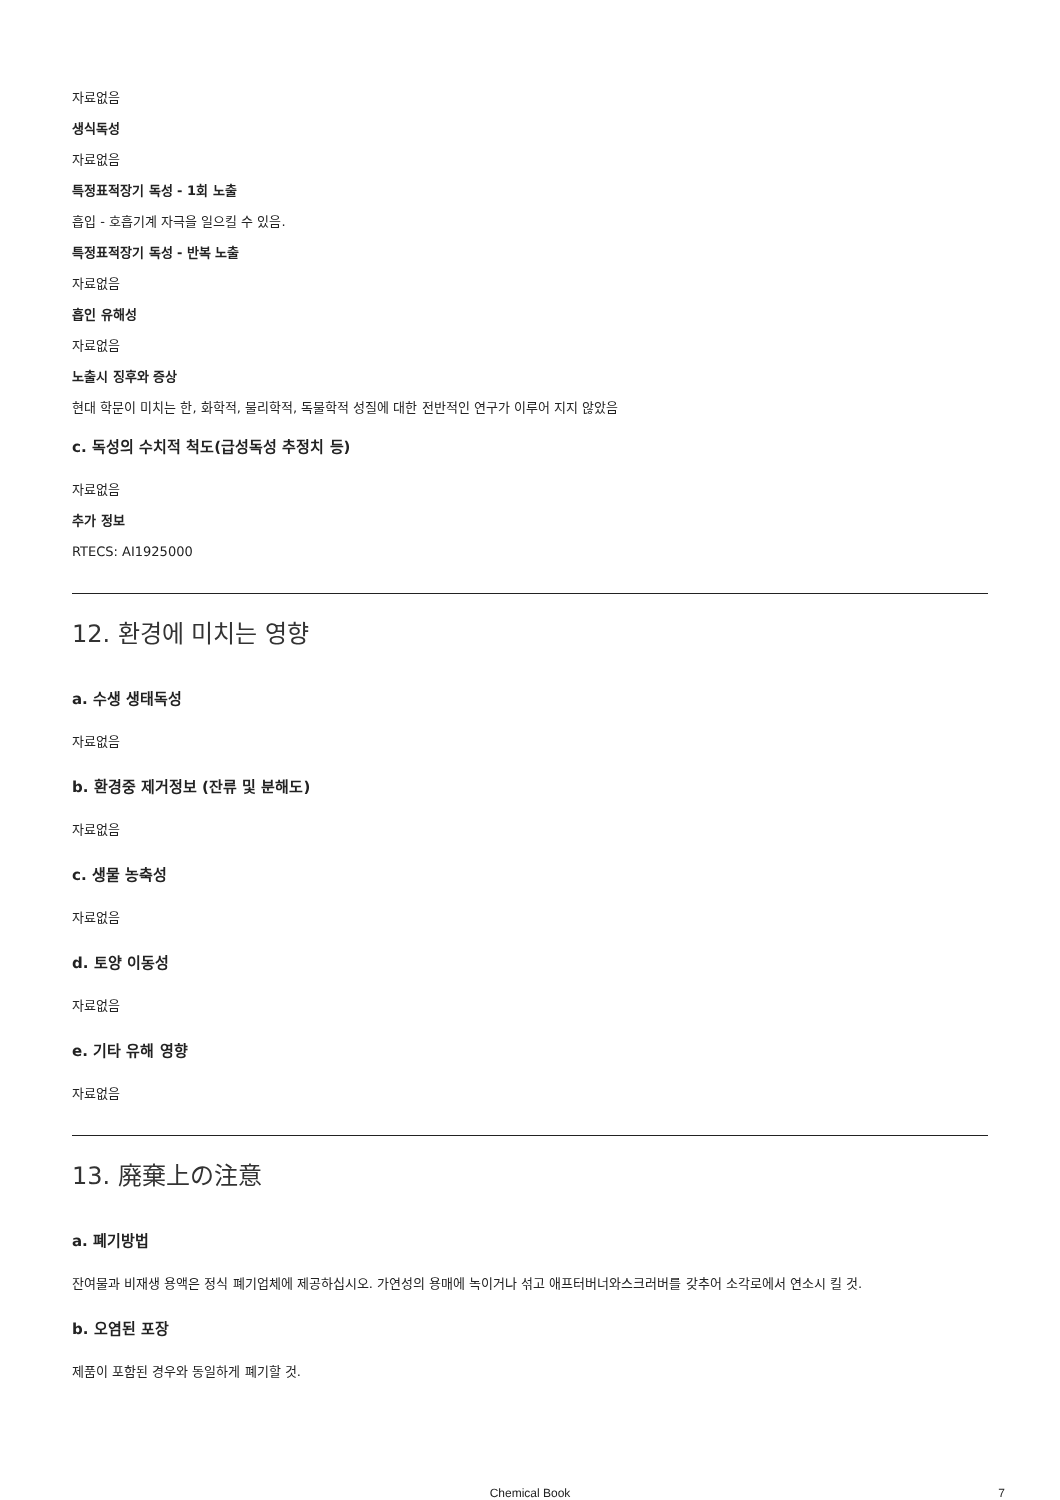자료없음
생식독성
자료없음
특정표적장기 독성 - 1회 노출
흡입 - 호흡기계 자극을 일으킬 수 있음.
특정표적장기 독성 - 반복 노출
자료없음
흡인 유해성
자료없음
노출시 징후와 증상
현대 학문이 미치는 한, 화학적, 물리학적, 독물학적 성질에 대한 전반적인 연구가 이루어 지지 않았음
c. 독성의 수치적 척도(급성독성 추정치 등)
자료없음
추가 정보
RTECS: AI1925000
12. 환경에 미치는 영향
a. 수생 생태독성
자료없음
b. 환경중 제거정보 (잔류 및 분해도)
자료없음
c. 생물 농축성
자료없음
d. 토양 이동성
자료없음
e. 기타 유해 영향
자료없음
13. 廃棄上の注意
a. 폐기방법
잔여물과 비재생 용액은 정식 폐기업체에 제공하십시오. 가연성의 용매에 녹이거나 섞고 애프터버너와스크러버를 갖추어 소각로에서 연소시 킬 것.
b. 오염된 포장
제품이 포함된 경우와 동일하게 폐기할 것.
Chemical Book
7